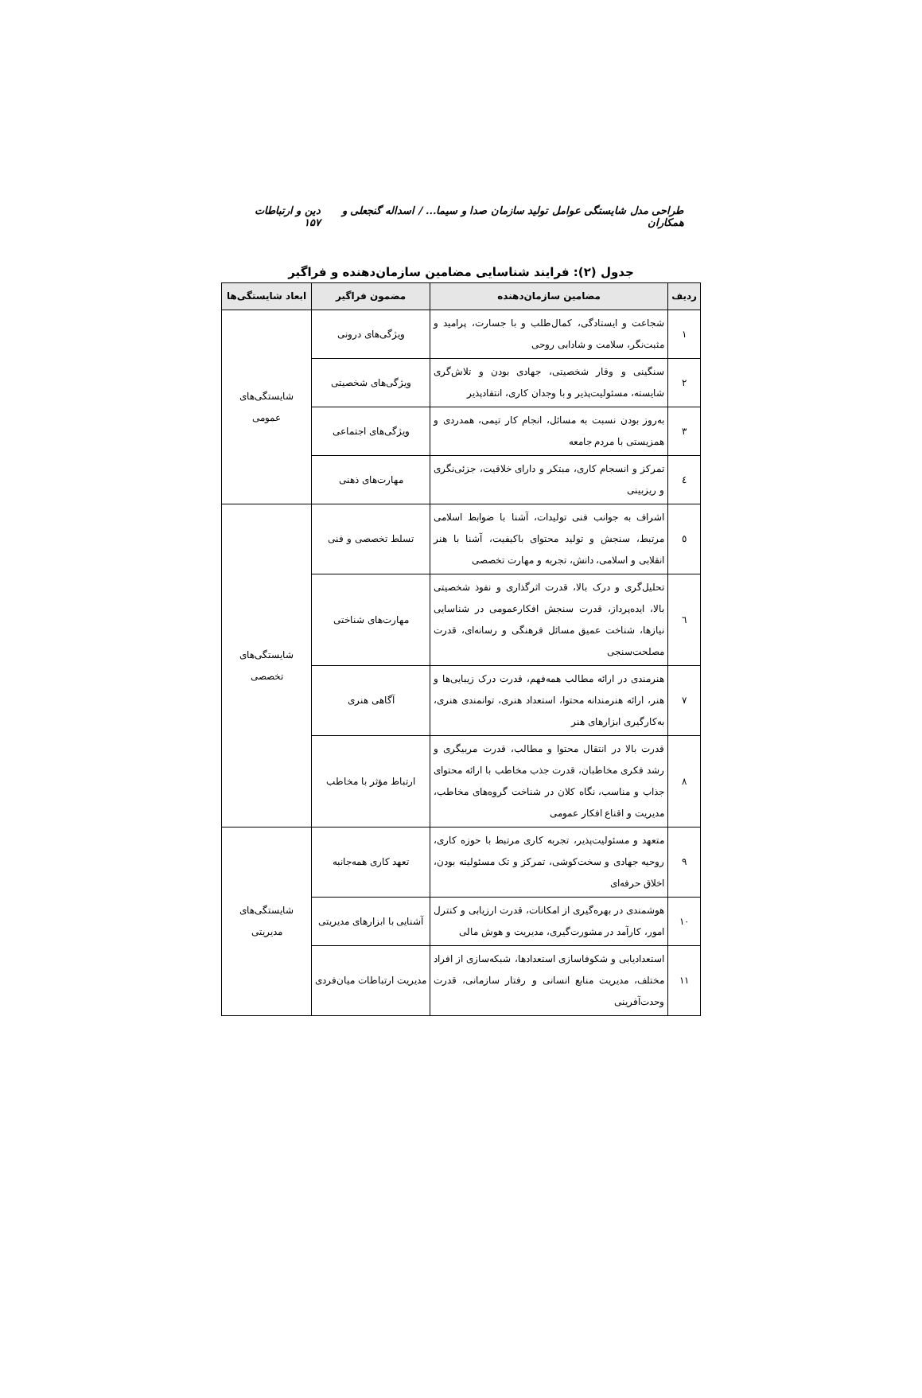طراحی مدل شایستگی عوامل تولید سازمان صدا و سیما... / اسداله گنجعلی و همکاران دین و ارتباطات ۱۵۷
جدول (۲): فرایند شناسایی مضامین سازمان‌دهنده و فراگیر
| ردیف | مضامین سازمان‌دهنده | مضمون فراگیر | ابعاد شایستگی‌ها |
| --- | --- | --- | --- |
| ۱ | شجاعت و ایستادگی، کمال‌طلب و با جسارت، پرامید و مثبت‌نگر، سلامت و شادابی روحی | ویژگی‌های درونی | شایستگی‌های عمومی |
| ۲ | سنگینی و وقار شخصیتی، جهادی بودن و تلاش‌گری شایسته، مسئولیت‌پذیر و با وجدان کاری، انتقادپذیر | ویژگی‌های شخصیتی | |
| ۳ | به‌روز بودن نسبت به مسائل، انجام کار تیمی، همدردی و همزیستی با مردم جامعه | ویژگی‌های اجتماعی | |
| ٤ | تمرکز و انسجام کاری، مبتکر و دارای خلاقیت، جزئی‌نگری و ریزبینی | مهارت‌های ذهنی | |
| ٥ | اشراف به جوانب فنی تولیدات، آشنا با ضوابط اسلامی مرتبط، سنجش و تولید محتوای باکیفیت، آشنا با هنر انقلابی و اسلامی، دانش، تجربه و مهارت تخصصی | تسلط تخصصی و فنی | شایستگی‌های تخصصی |
| ٦ | تحلیل‌گری و درک بالا، قدرت اثرگذاری و نفوذ شخصیتی بالا، ایده‌پرداز، قدرت سنجش افکارعمومی در شناسایی نیازها، شناخت عمیق مسائل فرهنگی و رسانه‌ای، قدرت مصلحت‌سنجی | مهارت‌های شناختی | |
| ۷ | هنرمندی در ارائه مطالب همه‌فهم، قدرت درک زیبایی‌ها و هنر، ارائه هنرمندانه محتوا، استعداد هنری، توانمندی هنری، به‌کارگیری ابزارهای هنر | آگاهی هنری | |
| ۸ | قدرت بالا در انتقال محتوا و مطالب، قدرت مربیگری و رشد فکری مخاطبان، قدرت جذب مخاطب با ارائه محتوای جذاب و مناسب، نگاه کلان در شناخت گروه‌های مخاطب، مدیریت و اقناع افکار عمومی | ارتباط مؤثر با مخاطب | |
| ۹ | متعهد و مسئولیت‌پذیر، تجربه کاری مرتبط با حوزه کاری، روحیه جهادی و سخت‌کوشی، تمرکز و تک مسئولیته بودن، اخلاق حرفه‌ای | تعهد کاری همه‌جانبه | شایستگی‌های مدیریتی |
| ۱۰ | هوشمندی در بهره‌گیری از امکانات، قدرت ارزیابی و کنترل امور، کارآمد در مشورت‌گیری، مدیریت و هوش مالی | آشنایی با ابزارهای مدیریتی | |
| ۱۱ | استعدادیابی و شکوفاسازی استعدادها، شبکه‌سازی از افراد مختلف، مدیریت منابع انسانی و رفتار سازمانی، قدرت وحدت‌آفرینی | مدیریت ارتباطات میان‌فردی | |